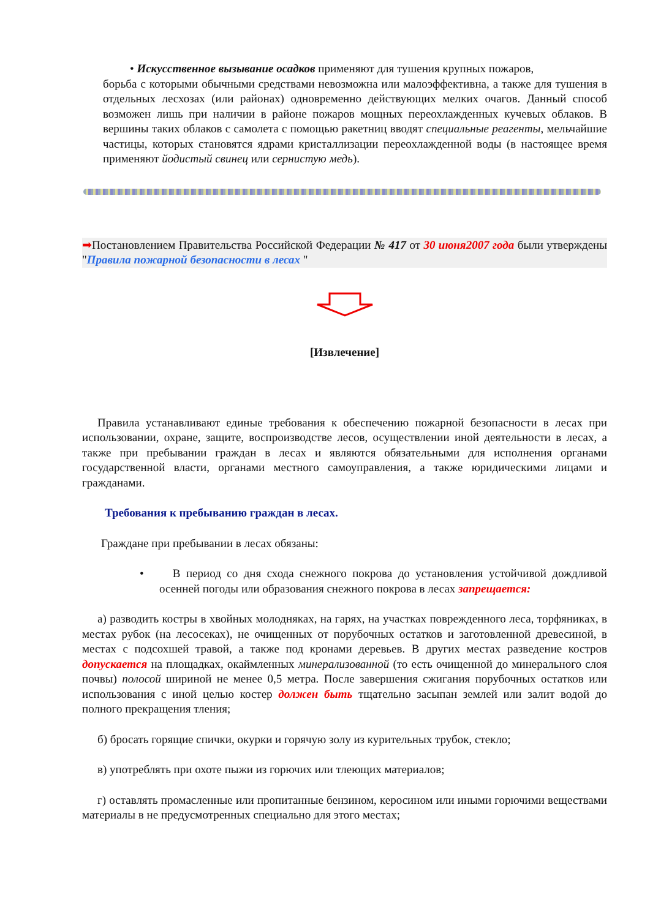• Искусственное вызывание осадков применяют для тушения крупных пожаров,
борьба с которыми обычными средствами невозможна или малоэффективна, а также для тушения в отдельных лесхозах (или районах) одновременно действующих мелких очагов. Данный способ возможен лишь при наличии в районе пожаров мощных переохлажденных кучевых облаков. В вершины таких облаков с самолета с помощью ракетниц вводят специальные реагенты, мельчайшие частицы, которых становятся ядрами кристаллизации переохлажденной воды (в настоящее время применяют йодистый свинец или сернистую медь).
➡Постановлением Правительства Российской Федерации № 417 от 30 июня2007 года были утверждены "Правила пожарной безопасности в лесах "
[Извлечение]
Правила устанавливают единые требования к обеспечению пожарной безопасности в лесах при использовании, охране, защите, воспроизводстве лесов, осуществлении иной деятельности в лесах, а также при пребывании граждан в лесах и являются обязательными для исполнения органами государственной власти, органами местного самоуправления, а также юридическими лицами и гражданами.
Требования к пребыванию граждан в лесах.
Граждане при пребывании в лесах обязаны:
• В период со дня схода снежного покрова до установления устойчивой дождливой осенней погоды или образования снежного покрова в лесах запрещается:
а) разводить костры в хвойных молодняках, на гарях, на участках поврежденного леса, торфяниках, в местах рубок (на лесосеках), не очищенных от порубочных остатков и заготовленной древесиной, в местах с подсохшей травой, а также под кронами деревьев. В других местах разведение костров допускается на площадках, окаймленных минерализованной (то есть очищенной до минерального слоя почвы) полосой шириной не менее 0,5 метра. После завершения сжигания порубочных остатков или использования с иной целью костер должен быть тщательно засыпан землей или залит водой до полного прекращения тления;
б) бросать горящие спички, окурки и горячую золу из курительных трубок, стекло;
в) употреблять при охоте пыжи из горючих или тлеющих материалов;
г) оставлять промасленные или пропитанные бензином, керосином или иными горючими веществами материалы в не предусмотренных специально для этого местах;